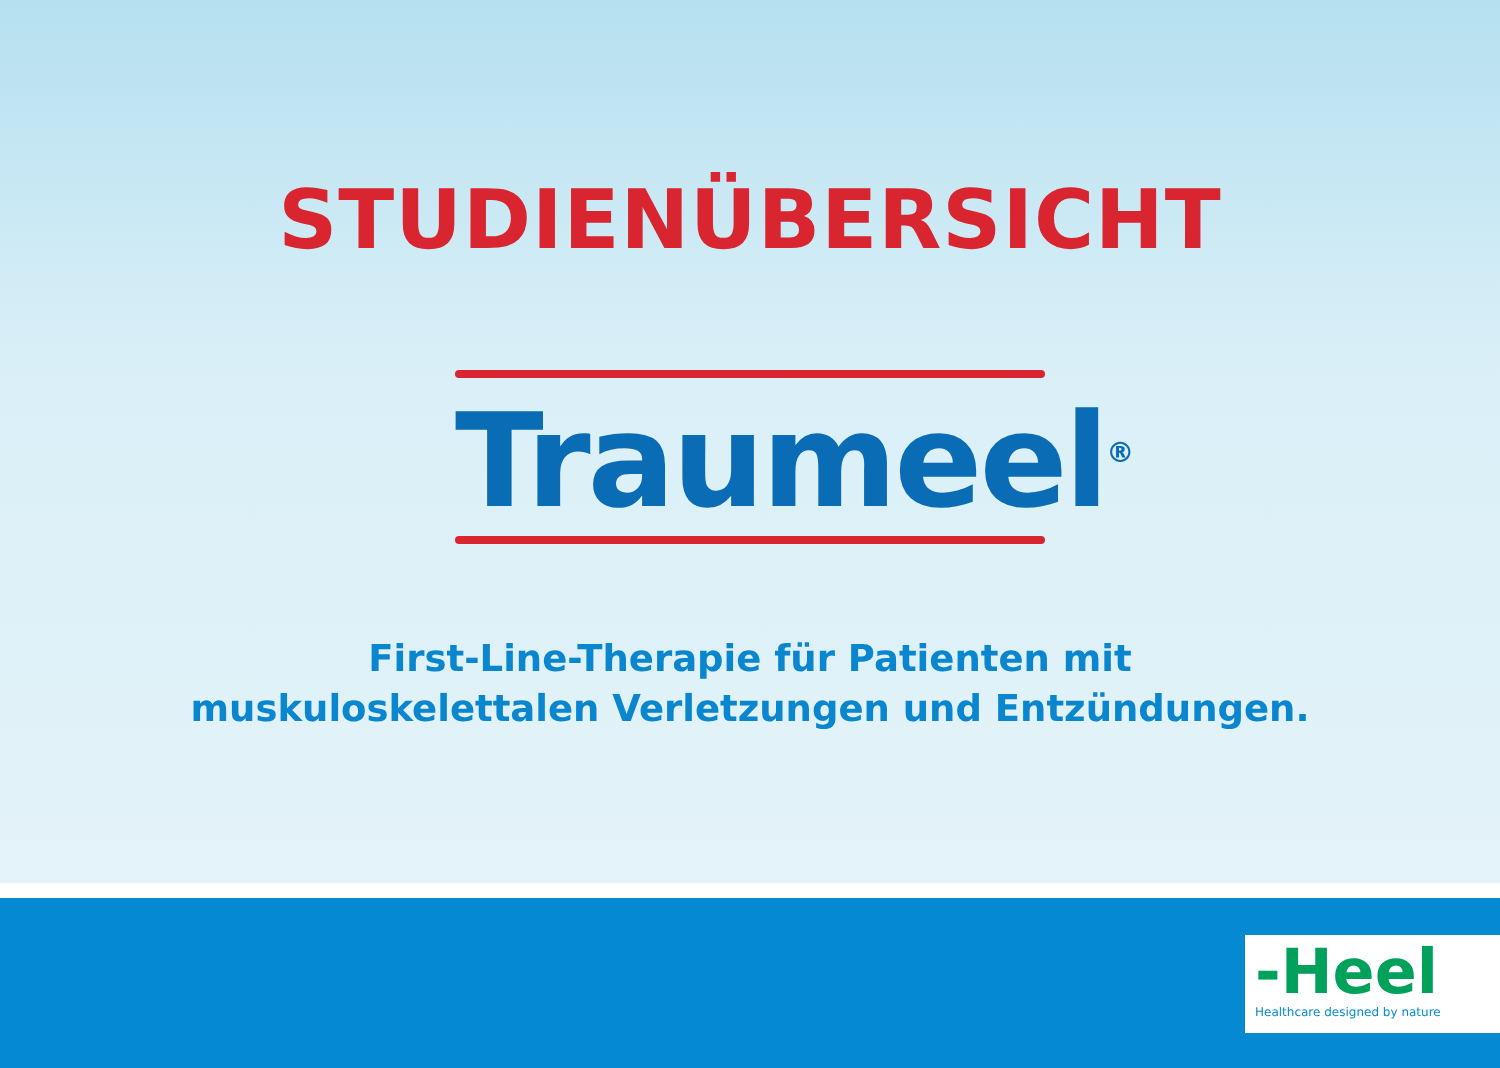STUDIENÜBERSICHT
Traumeel<sup>®</sup>
First-Line-Therapie für Patienten mit
muskuloskelettalen Verletzungen und Entzündungen.
-Heel
Healthcare designed by nature